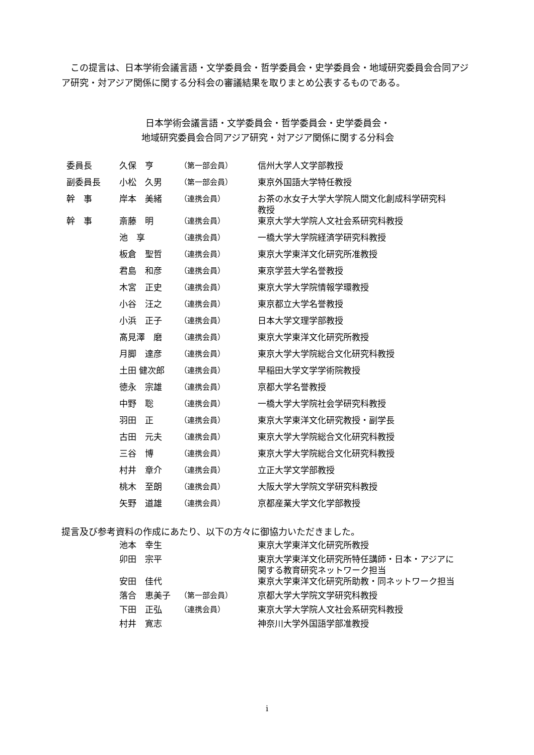この提言は、日本学術会議言語・文学委員会・哲学委員会・史学委員会・地域研究委員会合同アジア研究・対アジア関係に関する分科会の審議結果を取りまとめ公表するものである。
日本学術会議言語・文学委員会・哲学委員会・史学委員会・
地域研究委員会合同アジア研究・対アジア関係に関する分科会
| 委員長 | 久保 亨 | （第一部会員） | 信州大学人文学部教授 |
| 副委員長 | 小松 久男 | （第一部会員） | 東京外国語大学特任教授 |
| 幹 事 | 岸本 美緒 | （連携会員） | お茶の水女子大学大学院人間文化創成科学研究科 教授 |
| 幹 事 | 斎藤 明 | （連携会員） | 東京大学大学院人文社会系研究科教授 |
| | 池 享 | （連携会員） | 一橋大学大学院経済学研究科教授 |
| | 板倉 聖哲 | （連携会員） | 東京大学東洋文化研究所准教授 |
| | 君島 和彦 | （連携会員） | 東京学芸大学名誉教授 |
| | 木宮 正史 | （連携会員） | 東京大学大学院情報学環教授 |
| | 小谷 汪之 | （連携会員） | 東京都立大学名誉教授 |
| | 小浜 正子 | （連携会員） | 日本大学文理学部教授 |
| | 髙見澤 磨 | （連携会員） | 東京大学東洋文化研究所教授 |
| | 月脚 達彦 | （連携会員） | 東京大学大学院総合文化研究科教授 |
| | 土田 健次郎 | （連携会員） | 早稲田大学文学学術院教授 |
| | 徳永 宗雄 | （連携会員） | 京都大学名誉教授 |
| | 中野 聡 | （連携会員） | 一橋大学大学院社会学研究科教授 |
| | 羽田 正 | （連携会員） | 東京大学東洋文化研究教授・副学長 |
| | 古田 元夫 | （連携会員） | 東京大学大学院総合文化研究科教授 |
| | 三谷 博 | （連携会員） | 東京大学大学院総合文化研究科教授 |
| | 村井 章介 | （連携会員） | 立正大学文学部教授 |
| | 桃木 至朗 | （連携会員） | 大阪大学大学院文学研究科教授 |
| | 矢野 道雄 | （連携会員） | 京都産業大学文化学部教授 |
提言及び参考資料の作成にあたり、以下の方々に御協力いただきました。
| | 池本 幸生 | | 東京大学東洋文化研究所教授 |
| | 卯田 宗平 | | 東京大学東洋文化研究所特任講師・日本・アジアに 関する教育研究ネットワーク担当 |
| | 安田 佳代 | | 東京大学東洋文化研究所助教・同ネットワーク担当 |
| | 落合 恵美子 | （第一部会員） | 京都大学大学院文学研究科教授 |
| | 下田 正弘 | （連携会員） | 東京大学大学院人文社会系研究科教授 |
| | 村井 寛志 | | 神奈川大学外国語学部准教授 |
i